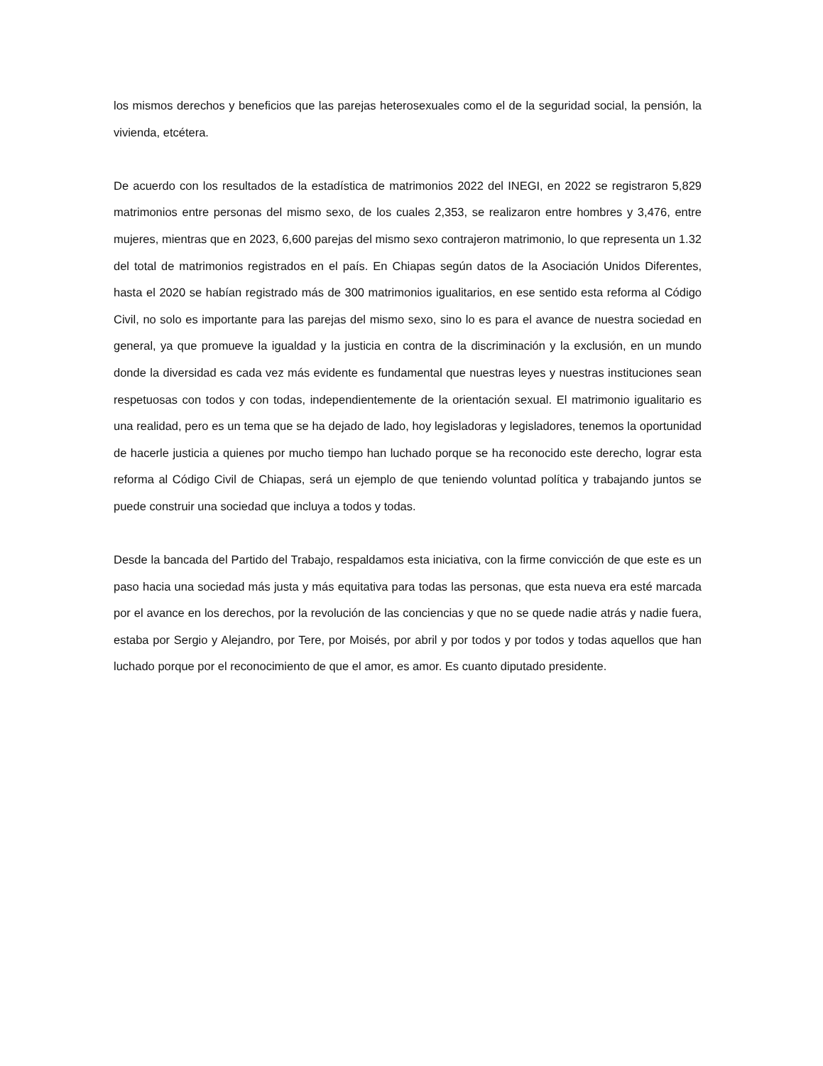los mismos derechos y beneficios que las parejas heterosexuales como el de la seguridad social, la pensión, la vivienda, etcétera.
De acuerdo con los resultados de la estadística de matrimonios 2022 del INEGI, en 2022 se registraron 5,829 matrimonios entre personas del mismo sexo, de los cuales 2,353, se realizaron entre hombres y 3,476, entre mujeres, mientras que en 2023, 6,600 parejas del mismo sexo contrajeron matrimonio, lo que representa un 1.32 del total de matrimonios registrados en el país. En Chiapas según datos de la Asociación Unidos Diferentes, hasta el 2020 se habían registrado más de 300 matrimonios igualitarios, en ese sentido esta reforma al Código Civil, no solo es importante para las parejas del mismo sexo, sino lo es para el avance de nuestra sociedad en general, ya que promueve la igualdad y la justicia en contra de la discriminación y la exclusión, en un mundo donde la diversidad es cada vez más evidente es fundamental que nuestras leyes y nuestras instituciones sean respetuosas con todos y con todas, independientemente de la orientación sexual. El matrimonio igualitario es una realidad, pero es un tema que se ha dejado de lado, hoy legisladoras y legisladores, tenemos la oportunidad de hacerle justicia a quienes por mucho tiempo han luchado porque se ha reconocido este derecho, lograr esta reforma al Código Civil de Chiapas, será un ejemplo de que teniendo voluntad política y trabajando juntos se puede construir una sociedad que incluya a todos y todas.
Desde la bancada del Partido del Trabajo, respaldamos esta iniciativa, con la firme convicción de que este es un paso hacia una sociedad más justa y más equitativa para todas las personas, que esta nueva era esté marcada por el avance en los derechos, por la revolución de las conciencias y que no se quede nadie atrás y nadie fuera, estaba por Sergio y Alejandro, por Tere, por Moisés, por abril y por todos y por todos y todas aquellos que han luchado porque por el reconocimiento de que el amor, es amor. Es cuanto diputado presidente.